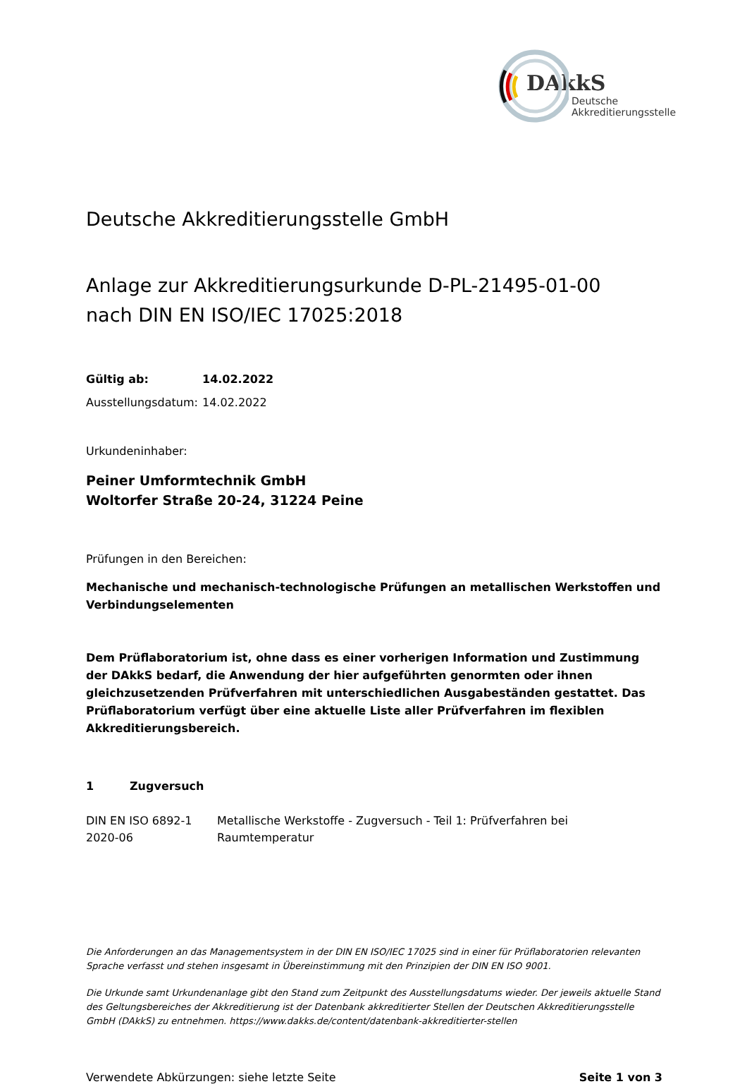DAkkS
Deutsche
Akkreditierungsstelle
Deutsche Akkreditierungsstelle GmbH
Anlage zur Akkreditierungsurkunde D-PL-21495-01-00
nach DIN EN ISO/IEC 17025:2018
Gültig ab: 14.02.2022
Ausstellungsdatum: 14.02.2022
Urkundeninhaber:
Peiner Umformtechnik GmbH
Woltorfer Straße 20-24, 31224 Peine
Prüfungen in den Bereichen:
Mechanische und mechanisch-technologische Prüfungen an metallischen Werkstoffen und Verbindungselementen
Dem Prüflaboratorium ist, ohne dass es einer vorherigen Information und Zustimmung der DAkkS bedarf, die Anwendung der hier aufgeführten genormten oder ihnen gleichzusetzenden Prüfverfahren mit unterschiedlichen Ausgabeständen gestattet. Das Prüflaboratorium verfügt über eine aktuelle Liste aller Prüfverfahren im flexiblen Akkreditierungsbereich.
1 Zugversuch
DIN EN ISO 6892-1
2020-06
Metallische Werkstoffe - Zugversuch - Teil 1: Prüfverfahren bei
Raumtemperatur
Die Anforderungen an das Managementsystem in der DIN EN ISO/IEC 17025 sind in einer für Prüflaboratorien relevanten Sprache verfasst und stehen insgesamt in Übereinstimmung mit den Prinzipien der DIN EN ISO 9001.
Die Urkunde samt Urkundenanlage gibt den Stand zum Zeitpunkt des Ausstellungsdatums wieder. Der jeweils aktuelle Stand des Geltungsbereiches der Akkreditierung ist der Datenbank akkreditierter Stellen der Deutschen Akkreditierungsstelle GmbH (DAkkS) zu entnehmen. https://www.dakks.de/content/datenbank-akkreditierter-stellen
Verwendete Abkürzungen: siehe letzte Seite Seite 1 von 3